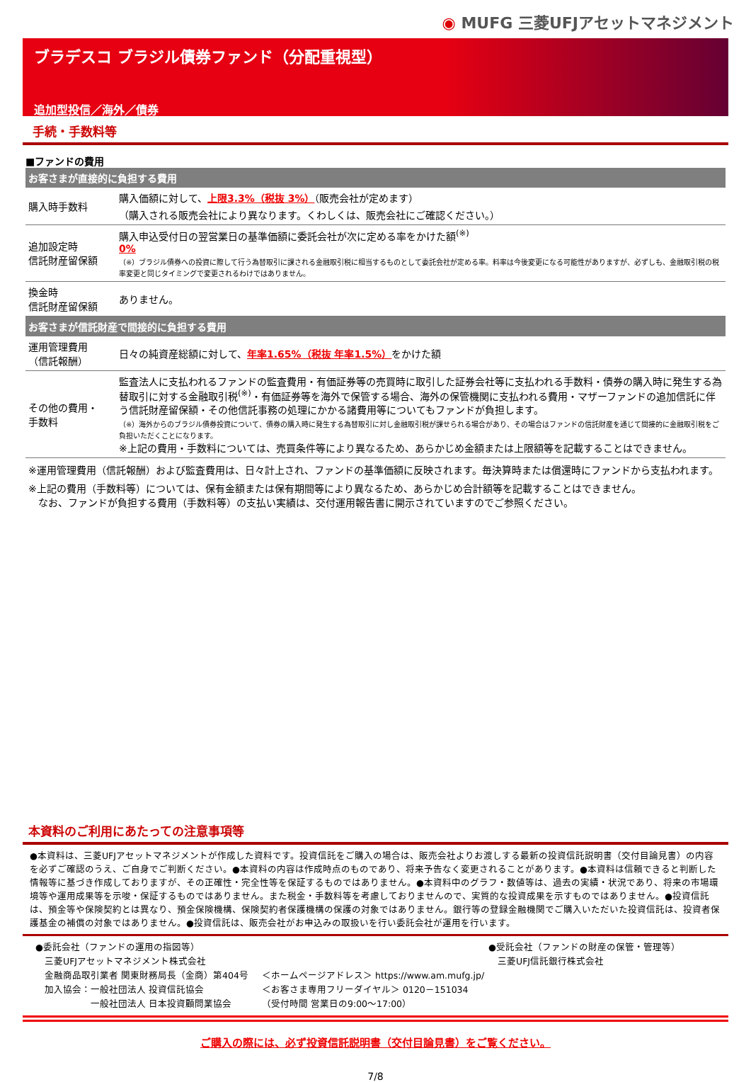◉ MUFG 三菱UFJアセットマネジメント
ブラデスコ ブラジル債券ファンド（分配重視型）
追加型投信／海外／債券
手続・手数料等
■ファンドの費用
| お客さまが直接的に負担する費用 | |
| --- | --- |
| 購入時手数料 | 購入価額に対して、 上限3.3%（税抜 3%） （販売会社が定めます） （購入される販売会社により異なります。くわしくは、販売会社にご確認ください。） |
| 追加設定時 信託財産留保額 | 購入申込受付日の翌営業日の基準価額に委託会社が次に定める率をかけた額<sup>(※)</sup> 0% （※）ブラジル債券への投資に際して行う為替取引に課される金融取引税に相当するものとして委託会社が定める率。料率は今後変更になる可能性がありますが、必ずしも、金融取引税の税率変更と同じタイミングで変更されるわけではありません。 |
| 換金時 信託財産留保額 | ありません。 |
| お客さまが信託財産で間接的に負担する費用 | |
| 運用管理費用 （信託報酬） | 日々の純資産総額に対して、 年率1.65%（税抜 年率1.5%） をかけた額 |
| その他の費用・ 手数料 | 監査法人に支払われるファンドの監査費用・有価証券等の売買時に取引した証券会社等に支払われる手数料・債券の購入時に発生する為替取引に対する金融取引税<sup>(※)</sup>・有価証券等を海外で保管する場合、海外の保管機関に支払われる費用・マザーファンドの追加信託に伴う信託財産留保額・その他信託事務の処理にかかる諸費用等についてもファンドが負担します。 （※）海外からのブラジル債券投資について、債券の購入時に発生する為替取引に対し金融取引税が課せられる場合があり、その場合はファンドの信託財産を通じて間接的に金融取引税をご負担いただくことになります。 ※上記の費用・手数料については、売買条件等により異なるため、あらかじめ金額または上限額等を記載することはできません。 |
※運用管理費用（信託報酬）および監査費用は、日々計上され、ファンドの基準価額に反映されます。毎決算時または償還時にファンドから支払われます。
※上記の費用（手数料等）については、保有金額または保有期間等により異なるため、あらかじめ合計額等を記載することはできません。
　なお、ファンドが負担する費用（手数料等）の支払い実績は、交付運用報告書に開示されていますのでご参照ください。
本資料のご利用にあたっての注意事項等
●本資料は、三菱UFJアセットマネジメントが作成した資料です。投資信託をご購入の場合は、販売会社よりお渡しする最新の投資信託説明書（交付目論見書）の内容を必ずご確認のうえ、ご自身でご判断ください。●本資料の内容は作成時点のものであり、将来予告なく変更されることがあります。●本資料は信頼できると判断した情報等に基づき作成しておりますが、その正確性・完全性等を保証するものではありません。●本資料中のグラフ・数値等は、過去の実績・状況であり、将来の市場環境等や運用成果等を示唆・保証するものではありません。また税金・手数料等を考慮しておりませんので、実質的な投資成果を示すものではありません。●投資信託は、預金等や保険契約とは異なり、預金保険機構、保険契約者保護機構の保護の対象ではありません。銀行等の登録金融機関でご購入いただいた投資信託は、投資者保護基金の補償の対象ではありません。●投資信託は、販売会社がお申込みの取扱いを行い委託会社が運用を行います。
●委託会社（ファンドの運用の指図等）
　三菱UFJアセットマネジメント株式会社
　金融商品取引業者 関東財務局長（金商）第404号
　加入協会：一般社団法人 投資信託協会
　　　　　　一般社団法人 日本投資顧問業協会
＜ホームページアドレス＞ https://www.am.mufg.jp/
＜お客さま専用フリーダイヤル＞ 0120－151034
（受付時間 営業日の9:00～17:00）
●受託会社（ファンドの財産の保管・管理等）
　三菱UFJ信託銀行株式会社
ご購入の際には、必ず投資信託説明書（交付目論見書）をご覧ください。
7/8